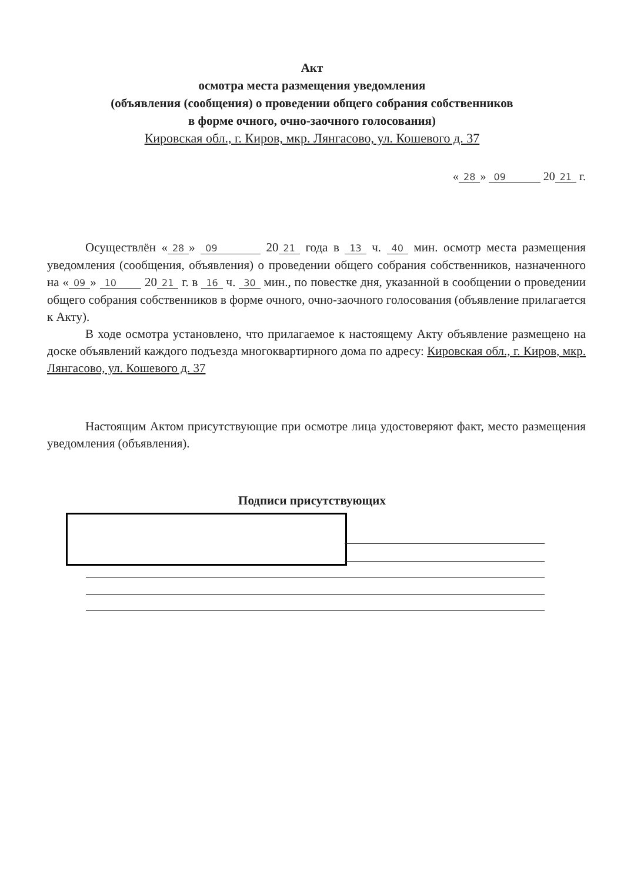Акт
осмотра места размещения уведомления
(объявления (сообщения) о проведении общего собрания собственников
в форме очного, очно-заочного голосования)
Кировская обл., г. Киров, мкр. Лянгасово, ул. Кошевого д. 37
« 28 » 09 20 21 г.
Осуществлён « 28 » 09 20 21 года в 13 ч. 40 мин. осмотр места размещения уведомления (сообщения, объявления) о проведении общего собрания собственников, назначенного на « 09 » 10 20 21 г. в 16 ч. 30 мин., по повестке дня, указанной в сообщении о проведении общего собрания собственников в форме очного, очно-заочного голосования (объявление прилагается к Акту).
В ходе осмотра установлено, что прилагаемое к настоящему Акту объявление размещено на доске объявлений каждого подъезда многоквартирного дома по адресу: Кировская обл., г. Киров, мкр. Лянгасово, ул. Кошевого д. 37
Настоящим Актом присутствующие при осмотре лица удостоверяют факт, место размещения уведомления (объявления).
Подписи присутствующих